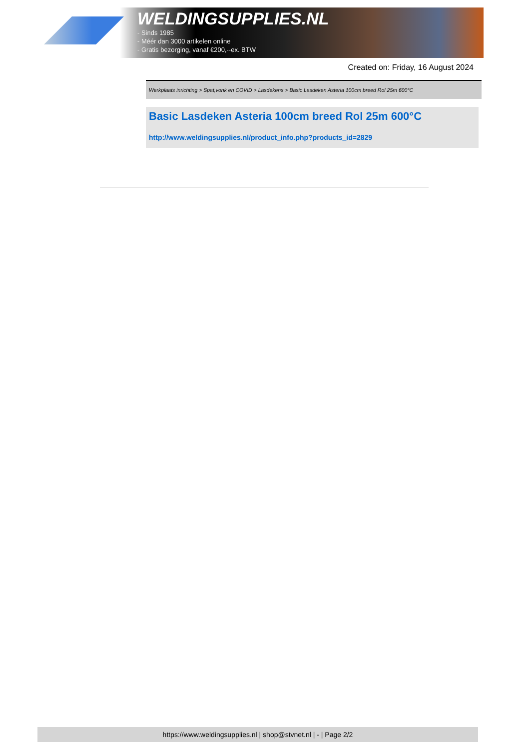WELDINGSUPPLIES.NL
- Sinds 1985
- Méér dan 3000 artikelen online
- Gratis bezorging, vanaf €200,--ex. BTW
Created on: Friday, 16 August 2024
Werkplaats inrichting > Spat,vonk en COVID > Lasdekens > Basic Lasdeken Asteria 100cm breed Rol 25m 600°C
Basic Lasdeken Asteria 100cm breed Rol 25m 600°C
http://www.weldingsupplies.nl/product_info.php?products_id=2829
https://www.weldingsupplies.nl | shop@stvnet.nl | - | Page 2/2